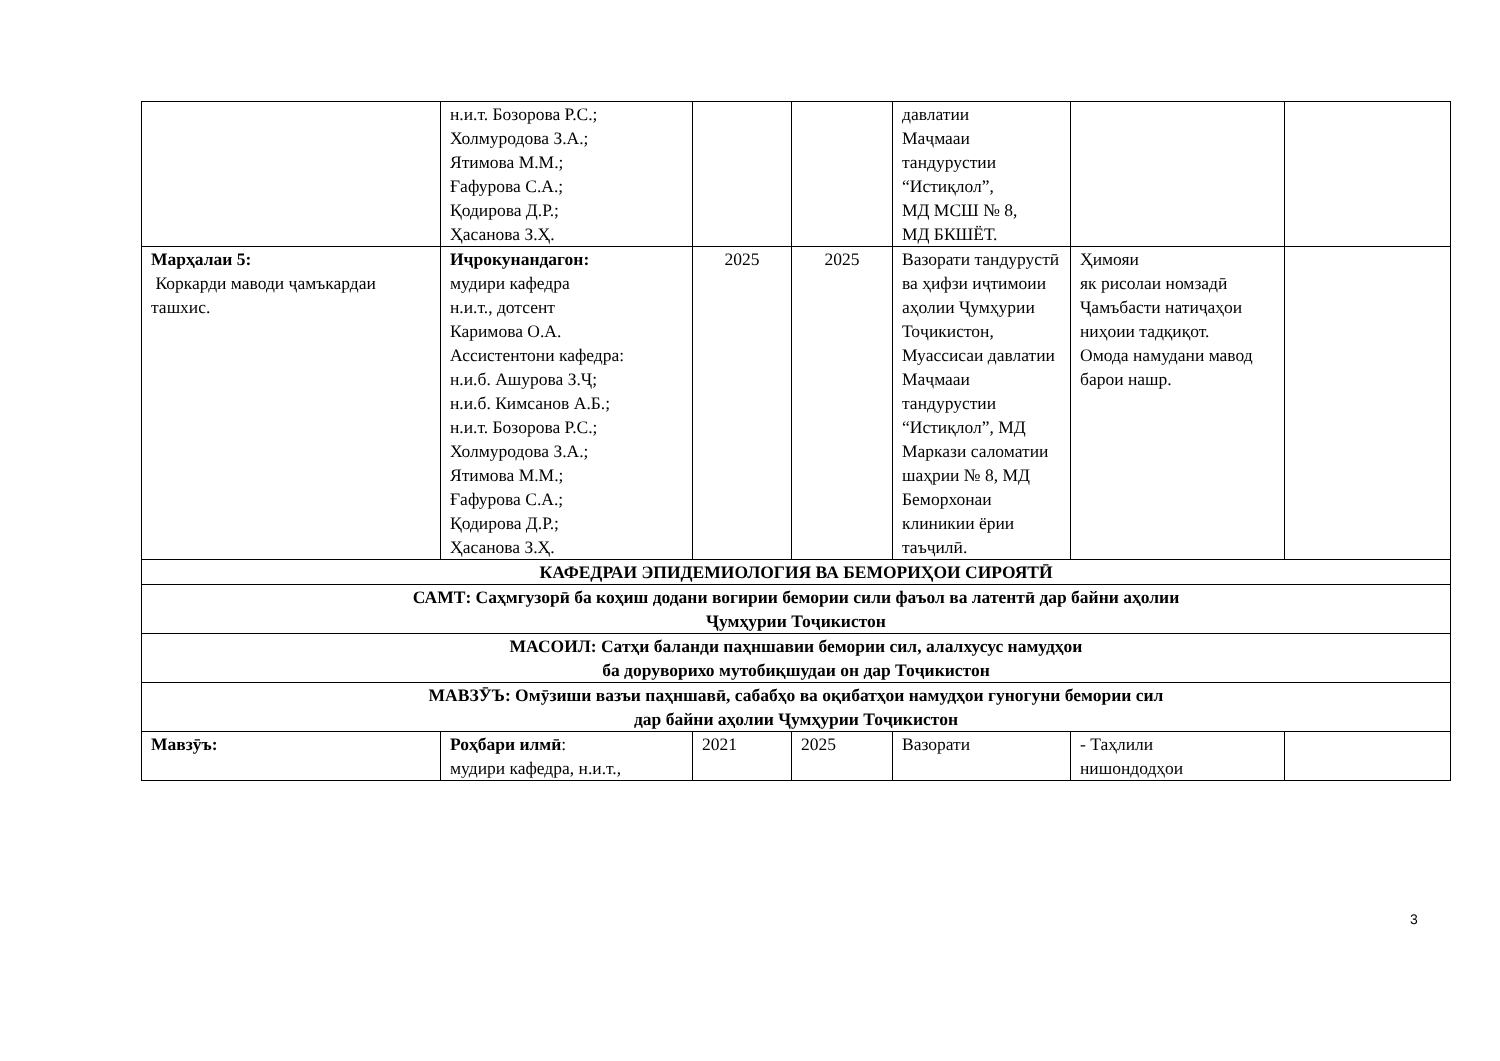| | н.и.т. Бозорова Р.С.; Холмуродова З.А.; Ятимова М.М.; Ғафурова С.А.; Қодирова Д.Р.; Ҳасанова З.Ҳ. | | | давлатии Маҷмааи тандурустии “Истиқлол”, МД МСШ № 8, МД БКШЁТ. | | |
| Марҳалаи 5: Коркарди маводи ҷамъкардаи ташхис. | Иҷрокунандагон: мудири кафедра н.и.т., дотсент Каримова О.А. Ассистентони кафедра: н.и.б. Ашурова З.Ҷ; н.и.б. Кимсанов А.Б.; н.и.т. Бозорова Р.С.; Холмуродова З.А.; Ятимова М.М.; Ғафурова С.А.; Қодирова Д.Р.; Ҳасанова З.Ҳ. | 2025 | 2025 | Вазорати тандурустӣ ва ҳифзи иҷтимоии аҳолии Ҷумҳурии Тоҷикистон, Муассисаи давлатии Маҷмааи тандурустии “Истиқлол”, МД Маркази саломатии шаҳрии № 8, МД Беморхонаи клиникии ёрии таъҷилӣ. | Ҳимояи як рисолаи номзадӣ Ҷамъбасти натиҷаҳои ниҳоии тадқиқот. Омода намудани мавод барои нашр. | |
| КАФЕДРАИ ЭПИДЕМИОЛОГИЯ ВА БЕМОРИҲОИ СИРОЯТӢ | | | | | | |
| САМТ: Саҳмгузорӣ ба коҳиш додани вогирии бемории сили фаъол ва латентӣ дар байни аҳолии Ҷумҳурии Тоҷикистон | | | | | | |
| МАСОИЛ: Сатҳи баланди паҳншавии бемории сил, алалхусус намудҳои ба доруворихо мутобиқшудаи он дар Тоҷикистон | | | | | | |
| МАВЗӮЪ: Омӯзиши вазъи паҳншавӣ, сабабҳо ва оқибатҳои намудҳои гуногуни бемории сил дар байни аҳолии Ҷумҳурии Тоҷикистон | | | | | | |
| Мавзӯъ: | Роҳбари илмӣ : мудири кафедра, н.и.т., | 2021 | 2025 | Вазорати | - Таҳлили нишондодҳои | |
3